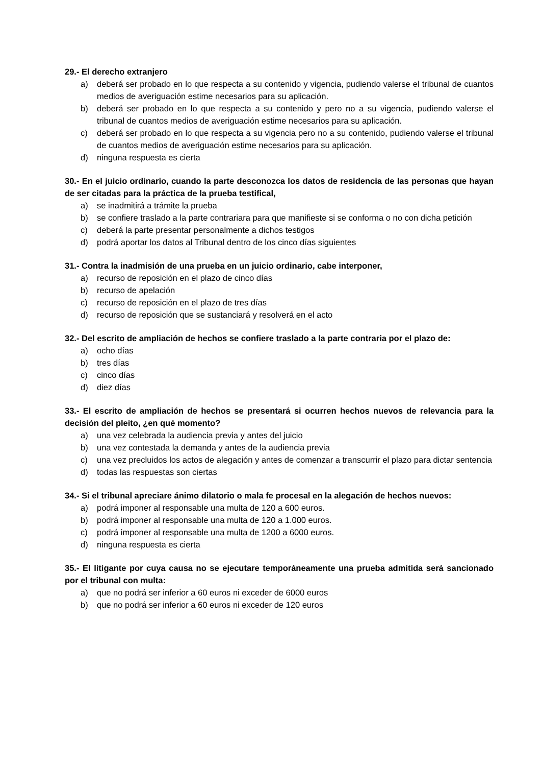29.- El derecho extranjero
a) deberá ser probado en lo que respecta a su contenido y vigencia, pudiendo valerse el tribunal de cuantos medios de averiguación estime necesarios para su aplicación.
b) deberá ser probado en lo que respecta a su contenido y pero no a su vigencia, pudiendo valerse el tribunal de cuantos medios de averiguación estime necesarios para su aplicación.
c) deberá ser probado en lo que respecta a su vigencia pero no a su contenido, pudiendo valerse el tribunal de cuantos medios de averiguación estime necesarios para su aplicación.
d) ninguna respuesta es cierta
30.- En el juicio ordinario, cuando la parte desconozca los datos de residencia de las personas que hayan de ser citadas para la práctica de la prueba testifical,
a) se inadmitirá a trámite la prueba
b) se confiere traslado a la parte contrariara para que manifieste si se conforma o no con dicha petición
c) deberá la parte presentar personalmente a dichos testigos
d) podrá aportar los datos al Tribunal dentro de los cinco días siguientes
31.- Contra la inadmisión de una prueba en un juicio ordinario, cabe interponer,
a) recurso de reposición en el plazo de cinco días
b) recurso de apelación
c) recurso de reposición en el plazo de tres días
d) recurso de reposición que se sustanciará y resolverá en el acto
32.- Del escrito de ampliación de hechos se confiere traslado a la parte contraria por el plazo de:
a) ocho días
b) tres días
c) cinco días
d) diez días
33.- El escrito de ampliación de hechos se presentará si ocurren hechos nuevos de relevancia para la decisión del pleito, ¿en qué momento?
a) una vez celebrada la audiencia previa y antes del juicio
b) una vez contestada la demanda y antes de la audiencia previa
c) una vez precluidos los actos de alegación y antes de comenzar a transcurrir el plazo para dictar sentencia
d) todas las respuestas son ciertas
34.- Si el tribunal apreciare ánimo dilatorio o mala fe procesal en la alegación de hechos nuevos:
a) podrá imponer al responsable una multa de 120 a 600 euros.
b) podrá imponer al responsable una multa de 120 a 1.000 euros.
c) podrá imponer al responsable una multa de 1200 a 6000 euros.
d) ninguna respuesta es cierta
35.- El litigante por cuya causa no se ejecutare temporáneamente una prueba admitida será sancionado por el tribunal con multa:
a) que no podrá ser inferior a 60 euros ni exceder de 6000 euros
b) que no podrá ser inferior a 60 euros ni exceder de 120 euros